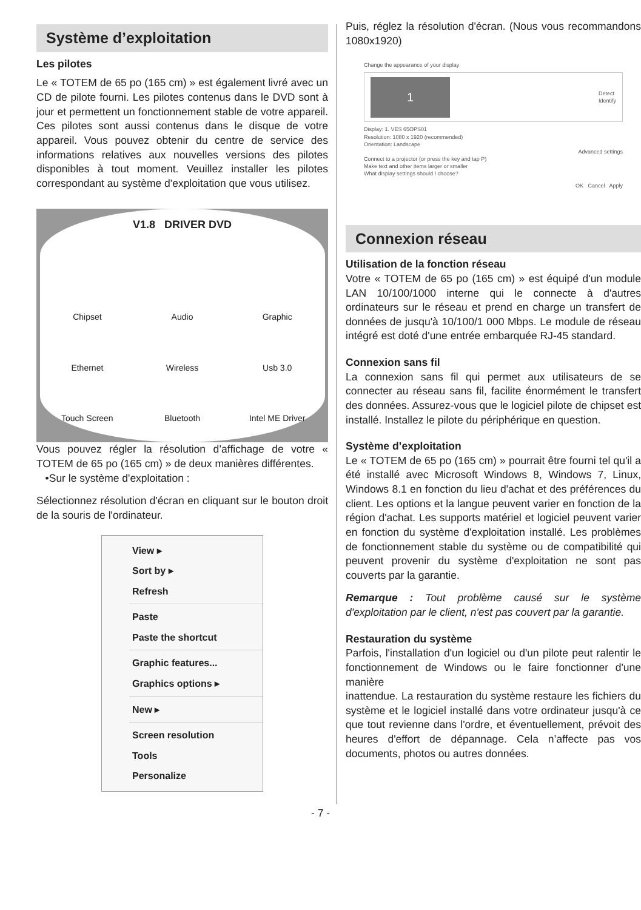Système d’exploitation
Les pilotes
Le « TOTEM de 65 po (165 cm) » est également livré avec un CD de pilote fourni. Les pilotes contenus dans le DVD sont à jour et permettent un fonctionnement stable de votre appareil. Ces pilotes sont aussi contenus dans le disque de votre appareil. Vous pouvez obtenir du centre de service des informations relatives aux nouvelles versions des pilotes disponibles à tout moment. Veuillez installer les pilotes correspondant au système d'exploitation que vous utilisez.
V1.8 DRIVER DVD
Chipset
Audio
Graphic
Ethernet
Wireless
Usb 3.0
Touch Screen
Bluetooth
Intel ME Driver
Vous pouvez régler la résolution d’affichage de votre « TOTEM de 65 po (165 cm) » de deux manières différentes.
•Sur le système d'exploitation :
Sélectionnez résolution d'écran en cliquant sur le bouton droit de la souris de l'ordinateur.
View ▸
Sort by ▸
Refresh
Paste
Paste the shortcut
Graphic features...
Graphics options ▸
New ▸
Screen resolution
Tools
Personalize
Puis, réglez la résolution d'écran. (Nous vous recommandons 1080x1920)
Change the appearance of your display
1 Detect
Identify
Display: 1. VES 65OPS01
Resolution: 1080 x 1920 (recommended)
Orientation: Landscape
Advanced settings
Connect to a projector (or press the key and tap P)
Make text and other items larger or smaller
What display settings should I choose?
OK Cancel Apply
Connexion réseau
Utilisation de la fonction réseau
Votre « TOTEM de 65 po (165 cm) » est équipé d'un module LAN 10/100/1000 interne qui le connecte à d'autres ordinateurs sur le réseau et prend en charge un transfert de données de jusqu'à 10/100/1 000 Mbps. Le module de réseau intégré est doté d'une entrée embarquée RJ-45 standard.
Connexion sans fil
La connexion sans fil qui permet aux utilisateurs de se connecter au réseau sans fil, facilite énormément le transfert des données. Assurez-vous que le logiciel pilote de chipset est installé. Installez le pilote du périphérique en question.
Système d’exploitation
Le « TOTEM de 65 po (165 cm) » pourrait être fourni tel qu'il a été installé avec Microsoft Windows 8, Windows 7, Linux, Windows 8.1 en fonction du lieu d'achat et des préférences du client. Les options et la langue peuvent varier en fonction de la région d'achat. Les supports matériel et logiciel peuvent varier en fonction du système d'exploitation installé. Les problèmes de fonctionnement stable du système ou de compatibilité qui peuvent provenir du système d'exploitation ne sont pas couverts par la garantie.
Remarque : Tout problème causé sur le système d'exploitation par le client, n'est pas couvert par la garantie.
Restauration du système
Parfois, l'installation d'un logiciel ou d'un pilote peut ralentir le fonctionnement de Windows ou le faire fonctionner d'une manière
inattendue. La restauration du système restaure les fichiers du système et le logiciel installé dans votre ordinateur jusqu'à ce que tout revienne dans l'ordre, et éventuellement, prévoit des heures d'effort de dépannage. Cela n’affecte pas vos documents, photos ou autres données.
- 7 -